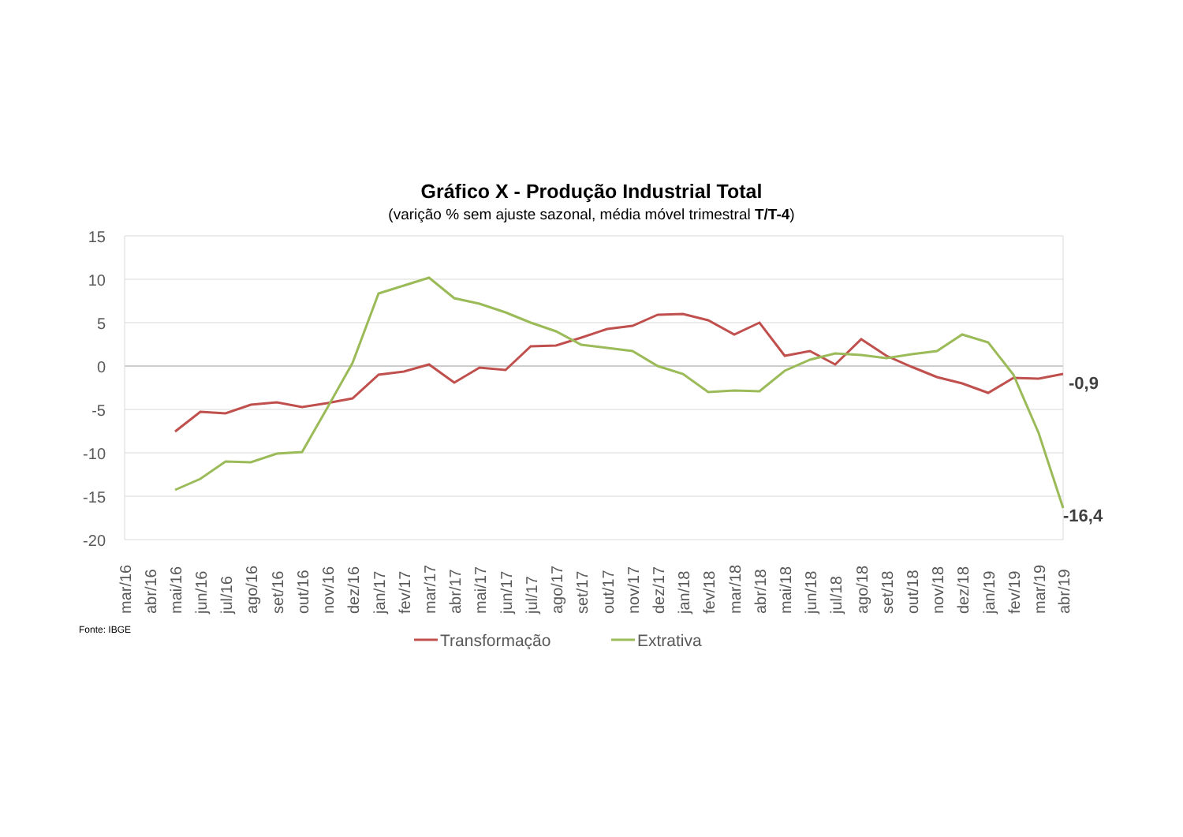Gráfico X - Produção Industrial Total
(varição % sem ajuste sazonal, média móvel trimestral T/T-4)
15
10
5
0
-5
-10
-15
-20
-0,9
-16,4
mar/16
abr/16
mai/16
jun/16
jul/16
ago/16
set/16
out/16
nov/16
dez/16
jan/17
fev/17
mar/17
abr/17
mai/17
jun/17
jul/17
ago/17
set/17
out/17
nov/17
dez/17
jan/18
fev/18
mar/18
abr/18
mai/18
jun/18
jul/18
ago/18
set/18
out/18
nov/18
dez/18
jan/19
fev/19
mar/19
abr/19
Transformação
Extrativa
Fonte: IBGE